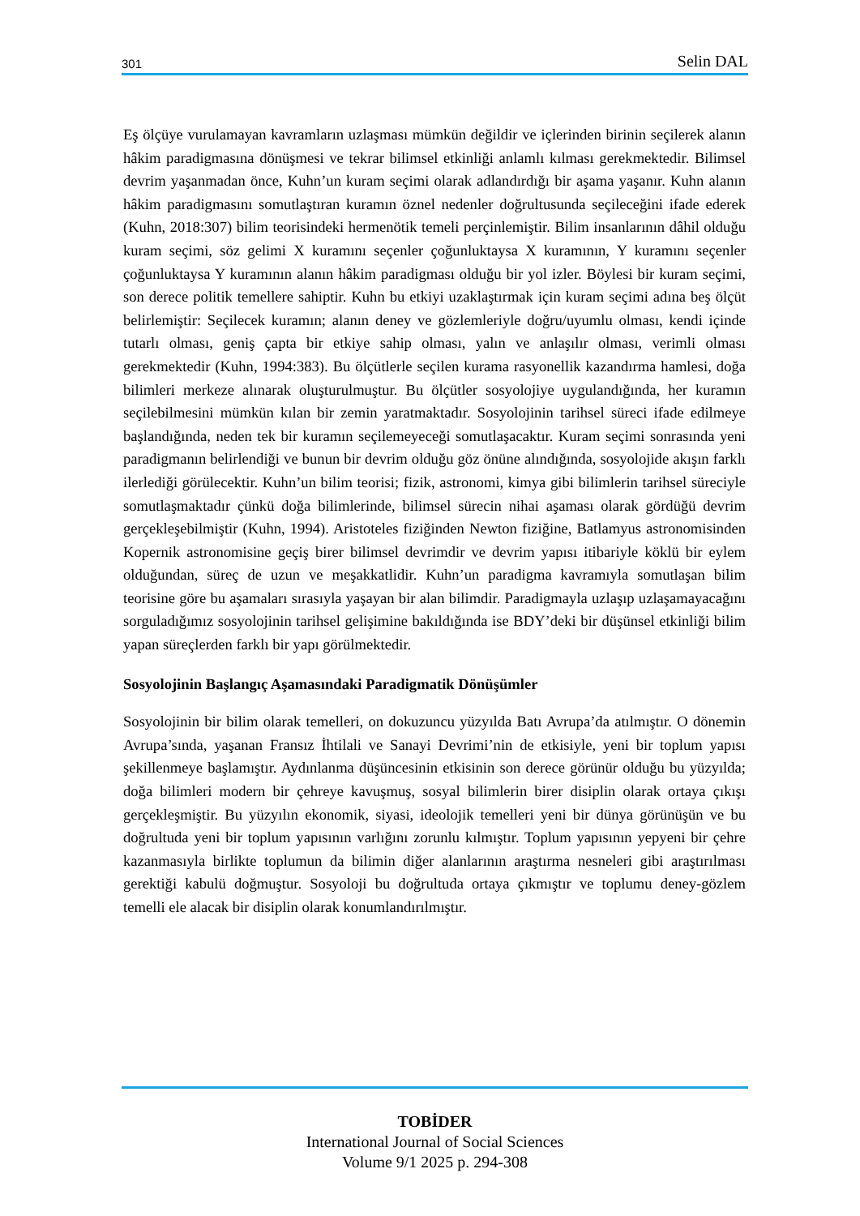301 Selin DAL
Eş ölçüye vurulamayan kavramların uzlaşması mümkün değildir ve içlerinden birinin seçilerek alanın hâkim paradigmasına dönüşmesi ve tekrar bilimsel etkinliği anlamlı kılması gerekmektedir. Bilimsel devrim yaşanmadan önce, Kuhn’un kuram seçimi olarak adlandırdığı bir aşama yaşanır. Kuhn alanın hâkim paradigmasını somutlaştıran kuramın öznel nedenler doğrultusunda seçileceğini ifade ederek (Kuhn, 2018:307) bilim teorisindeki hermenötik temeli perçinlemiştir. Bilim insanlarının dâhil olduğu kuram seçimi, söz gelimi X kuramını seçenler çoğunluktaysa X kuramının, Y kuramını seçenler çoğunluktaysa Y kuramının alanın hâkim paradigması olduğu bir yol izler. Böylesi bir kuram seçimi, son derece politik temellere sahiptir. Kuhn bu etkiyi uzaklaştırmak için kuram seçimi adına beş ölçüt belirlemiştir: Seçilecek kuramın; alanın deney ve gözlemleriyle doğru/uyumlu olması, kendi içinde tutarlı olması, geniş çapta bir etkiye sahip olması, yalın ve anlaşılır olması, verimli olması gerekmektedir (Kuhn, 1994:383). Bu ölçütlerle seçilen kurama rasyonellik kazandırma hamlesi, doğa bilimleri merkeze alınarak oluşturulmuştur. Bu ölçütler sosyolojiye uygulandığında, her kuramın seçilebilmesini mümkün kılan bir zemin yaratmaktadır. Sosyolojinin tarihsel süreci ifade edilmeye başlandığında, neden tek bir kuramın seçilemeyeceği somutlaşacaktır. Kuram seçimi sonrasında yeni paradigmanın belirlendiği ve bunun bir devrim olduğu göz önüne alındığında, sosyolojide akışın farklı ilerlediği görülecektir. Kuhn’un bilim teorisi; fizik, astronomi, kimya gibi bilimlerin tarihsel süreciyle somutlaşmaktadır çünkü doğa bilimlerinde, bilimsel sürecin nihai aşaması olarak gördüğü devrim gerçekleşebilmiştir (Kuhn, 1994). Aristoteles fiziğinden Newton fiziğine, Batlamyus astronomisinden Kopernik astronomisine geçiş birer bilimsel devrimdir ve devrim yapısı itibariyle köklü bir eylem olduğundan, süreç de uzun ve meşakkatlidir. Kuhn’un paradigma kavramıyla somutlaşan bilim teorisine göre bu aşamaları sırasıyla yaşayan bir alan bilimdir. Paradigmayla uzlaşıp uzlaşamayacağını sorguladığımız sosyolojinin tarihsel gelişimine bakıldığında ise BDY’deki bir düşünsel etkinliği bilim yapan süreçlerden farklı bir yapı görülmektedir.
Sosyolojinin Başlangıç Aşamasındaki Paradigmatik Dönüşümler
Sosyolojinin bir bilim olarak temelleri, on dokuzuncu yüzyılda Batı Avrupa’da atılmıştır. O dönemin Avrupa’sında, yaşanan Fransız İhtilali ve Sanayi Devrimi’nin de etkisiyle, yeni bir toplum yapısı şekillenmeye başlamıştır. Aydınlanma düşüncesinin etkisinin son derece görünür olduğu bu yüzyılda; doğa bilimleri modern bir çehreye kavuşmuş, sosyal bilimlerin birer disiplin olarak ortaya çıkışı gerçekleşmiştir. Bu yüzyılın ekonomik, siyasi, ideolojik temelleri yeni bir dünya görünüşün ve bu doğrultuda yeni bir toplum yapısının varlığını zorunlu kılmıştır. Toplum yapısının yepyeni bir çehre kazanmasıyla birlikte toplumun da bilimin diğer alanlarının araştırma nesneleri gibi araştırılması gerektiği kabulü doğmuştur. Sosyoloji bu doğrultuda ortaya çıkmıştır ve toplumu deney-gözlem temelli ele alacak bir disiplin olarak konumlandırılmıştır.
TOBİDER
International Journal of Social Sciences
Volume 9/1 2025 p. 294-308